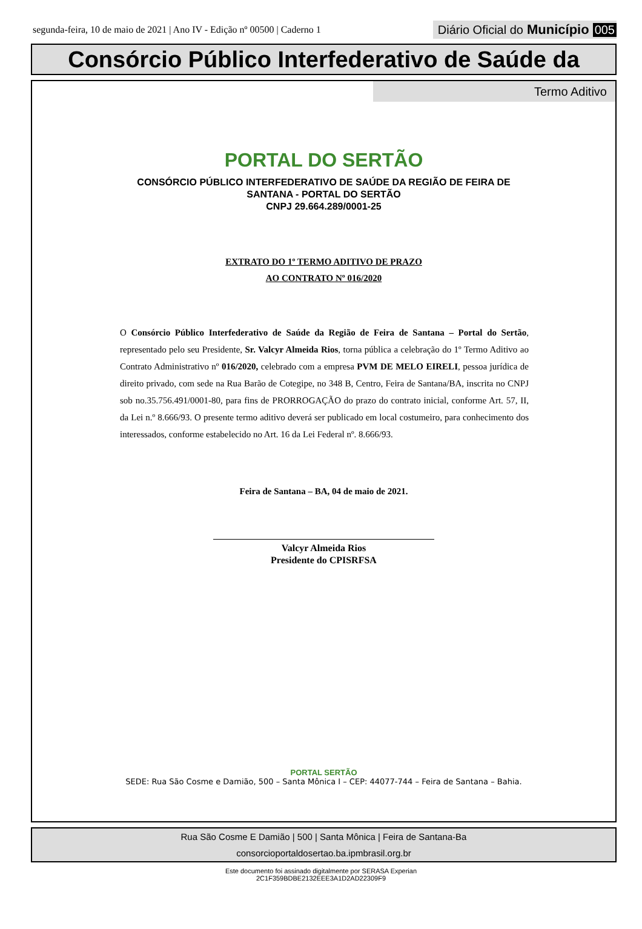segunda-feira, 10 de maio de 2021 | Ano IV - Edição nº 00500 | Caderno 1
Diário Oficial do Município 005
Consórcio Público Interfederativo de Saúde da
Termo Aditivo
PORTAL DO SERTÃO
CONSÓRCIO PÚBLICO INTERFEDERATIVO DE SAÚDE DA REGIÃO DE FEIRA DE
SANTANA - PORTAL DO SERTÃO
CNPJ 29.664.289/0001-25
EXTRATO DO 1º TERMO ADITIVO DE PRAZO
AO CONTRATO Nº 016/2020
O Consórcio Público Interfederativo de Saúde da Região de Feira de Santana – Portal do Sertão, representado pelo seu Presidente, Sr. Valcyr Almeida Rios, torna pública a celebração do 1º Termo Aditivo ao Contrato Administrativo nº 016/2020, celebrado com a empresa PVM DE MELO EIRELI, pessoa jurídica de direito privado, com sede na Rua Barão de Cotegipe, no 348 B, Centro, Feira de Santana/BA, inscrita no CNPJ sob no.35.756.491/0001-80, para fins de PRORROGAÇÃO do prazo do contrato inicial, conforme Art. 57, II, da Lei n.º 8.666/93. O presente termo aditivo deverá ser publicado em local costumeiro, para conhecimento dos interessados, conforme estabelecido no Art. 16 da Lei Federal nº. 8.666/93.
Feira de Santana – BA, 04 de maio de 2021.
Valcyr Almeida Rios
Presidente do CPISRFSA
PORTAL SERTÃO
SEDE: Rua São Cosme e Damião, 500 – Santa Mônica I – CEP: 44077-744 – Feira de Santana – Bahia.
Rua São Cosme E Damião | 500 | Santa Mônica | Feira de Santana-Ba
consorcioportaldosertao.ba.ipmbrasil.org.br
Este documento foi assinado digitalmente por SERASA Experian
2C1F359BDBE2132EEE3A1D2AD22309F9